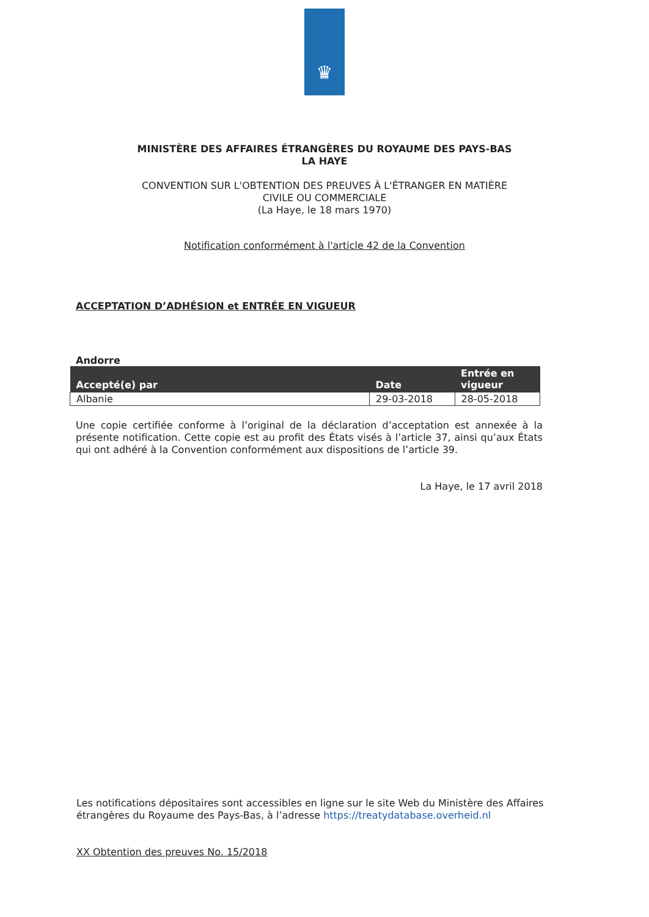♛
MINISTÈRE DES AFFAIRES ÉTRANGÈRES DU ROYAUME DES PAYS-BAS
LA HAYE
CONVENTION SUR L'OBTENTION DES PREUVES À L'ÉTRANGER EN MATIÈRE
CIVILE OU COMMERCIALE
(La Haye, le 18 mars 1970)
Notification conformément à l'article 42 de la Convention
ACCEPTATION D’ADHÉSION et ENTRÉE EN VIGUEUR
Andorre
| Accepté(e) par | Date | Entrée en vigueur |
| --- | --- | --- |
| Albanie | 29-03-2018 | 28-05-2018 |
Une copie certifiée conforme à l’original de la déclaration d’acceptation est annexée à la présente notification. Cette copie est au profit des États visés à l’article 37, ainsi qu’aux États qui ont adhéré à la Convention conformément aux dispositions de l’article 39.
La Haye, le 17 avril 2018
Les notifications dépositaires sont accessibles en ligne sur le site Web du Ministère des Affaires étrangères du Royaume des Pays-Bas, à l’adresse https://treatydatabase.overheid.nl
XX Obtention des preuves No. 15/2018